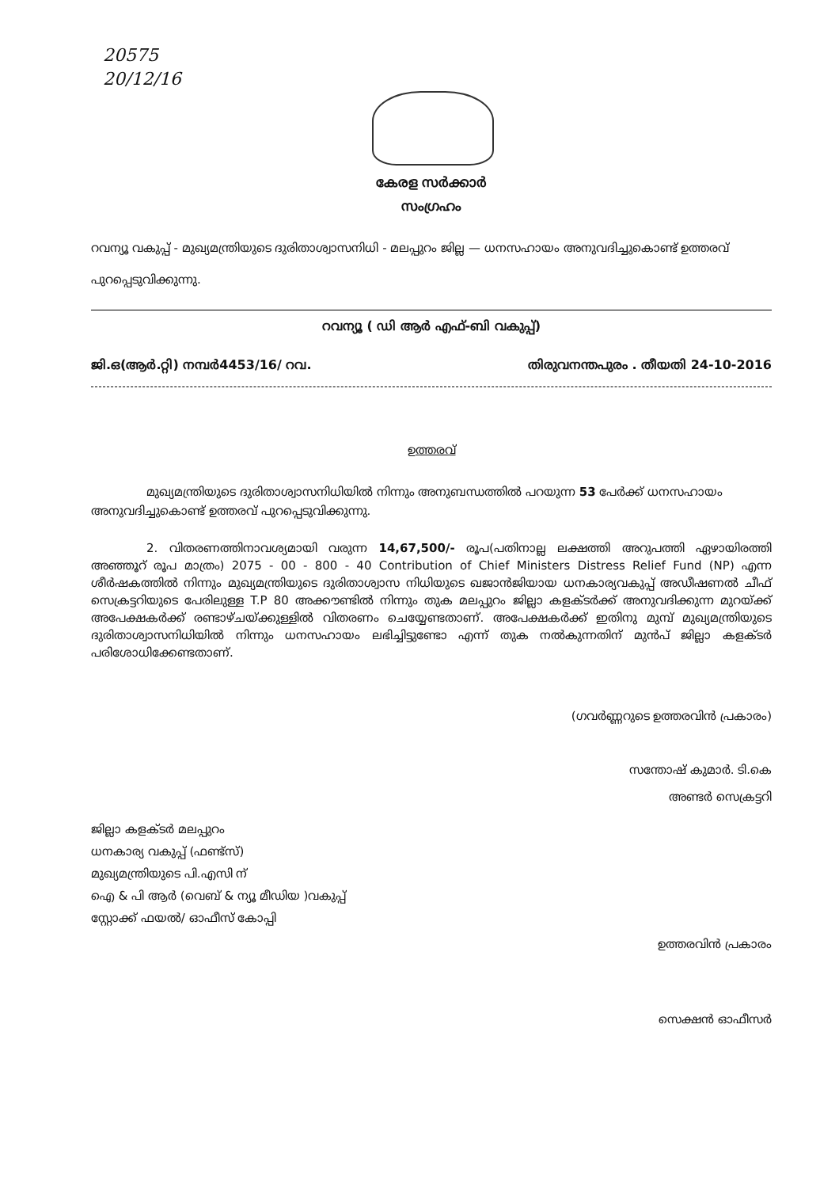20575
20/12/16
കേരള സർക്കാർ
സംഗ്രഹം
റവന്യൂ വകുപ്പ് - മുഖ്യമന്ത്രിയുടെ ദുരിതാശ്വാസനിധി - മലപ്പുറം ജില്ല — ധനസഹായം അനുവദിച്ചുകൊണ്ട് ഉത്തരവ് പുറപ്പെടുവിക്കുന്നു.
റവന്യൂ ( ഡി ആർ എഫ്-ബി വകുപ്പ്)
ജി.ഒ(ആർ.റ്റി) നമ്പർ4453/16/ റവ. തിരുവനന്തപുരം . തീയതി 24-10-2016
ഉത്തരവ്
മുഖ്യമന്ത്രിയുടെ ദുരിതാശ്വാസനിധിയിൽ നിന്നും അനുബന്ധത്തിൽ പറയുന്ന 53 പേർക്ക് ധനസഹായം അനുവദിച്ചുകൊണ്ട് ഉത്തരവ് പുറപ്പെടുവിക്കുന്നു.
2. വിതരണത്തിനാവശ്യമായി വരുന്ന 14,67,500/- രൂപ(പതിനാല്ല ലക്ഷത്തി അറുപത്തി ഏഴായിരത്തി അഞ്ഞൂറ് രൂപ മാത്രം) 2075 - 00 - 800 - 40 Contribution of Chief Ministers Distress Relief Fund (NP) എന്ന ശീർഷകത്തിൽ നിന്നും മുഖ്യമന്ത്രിയുടെ ദുരിതാശ്വാസ നിധിയുടെ ഖജാൻജിയായ ധനകാര്യവകുപ്പ് അഡീഷണൽ ചീഫ് സെക്രട്ടറിയുടെ പേരിലുള്ള T.P 80 അക്കൗണ്ടിൽ നിന്നും തുക മലപ്പുറം ജില്ലാ കളക്ടർക്ക് അനുവദിക്കുന്ന മുറയ്ക്ക് അപേക്ഷകർക്ക് രണ്ടാഴ്ചയ്ക്കുള്ളിൽ വിതരണം ചെയ്യേണ്ടതാണ്. അപേക്ഷകർക്ക് ഇതിനു മുമ്പ് മുഖ്യമന്ത്രിയുടെ ദുരിതാശ്വാസനിധിയിൽ നിന്നും ധനസഹായം ലഭിച്ചിട്ടുണ്ടോ എന്ന് തുക നൽകുന്നതിന് മുൻപ് ജില്ലാ കളക്ടർ പരിശോധിക്കേണ്ടതാണ്.
(ഗവർണ്ണറുടെ ഉത്തരവിൻ പ്രകാരം)
സന്തോഷ് കുമാർ. ടി.കെ
അണ്ടർ സെക്രട്ടറി
ജില്ലാ കളക്ടർ മലപ്പുറം
ധനകാര്യ വകുപ്പ് (ഫണ്ട്സ്)
മുഖ്യമന്ത്രിയുടെ പി.എസി ന്
ഐ & പി ആർ (വെബ് & ന്യൂ മീഡിയ )വകുപ്പ്
സ്റ്റോക്ക് ഫയൽ/ ഓഫീസ് കോപ്പി
ഉത്തരവിൻ പ്രകാരം
സെക്ഷൻ ഓഫീസർ